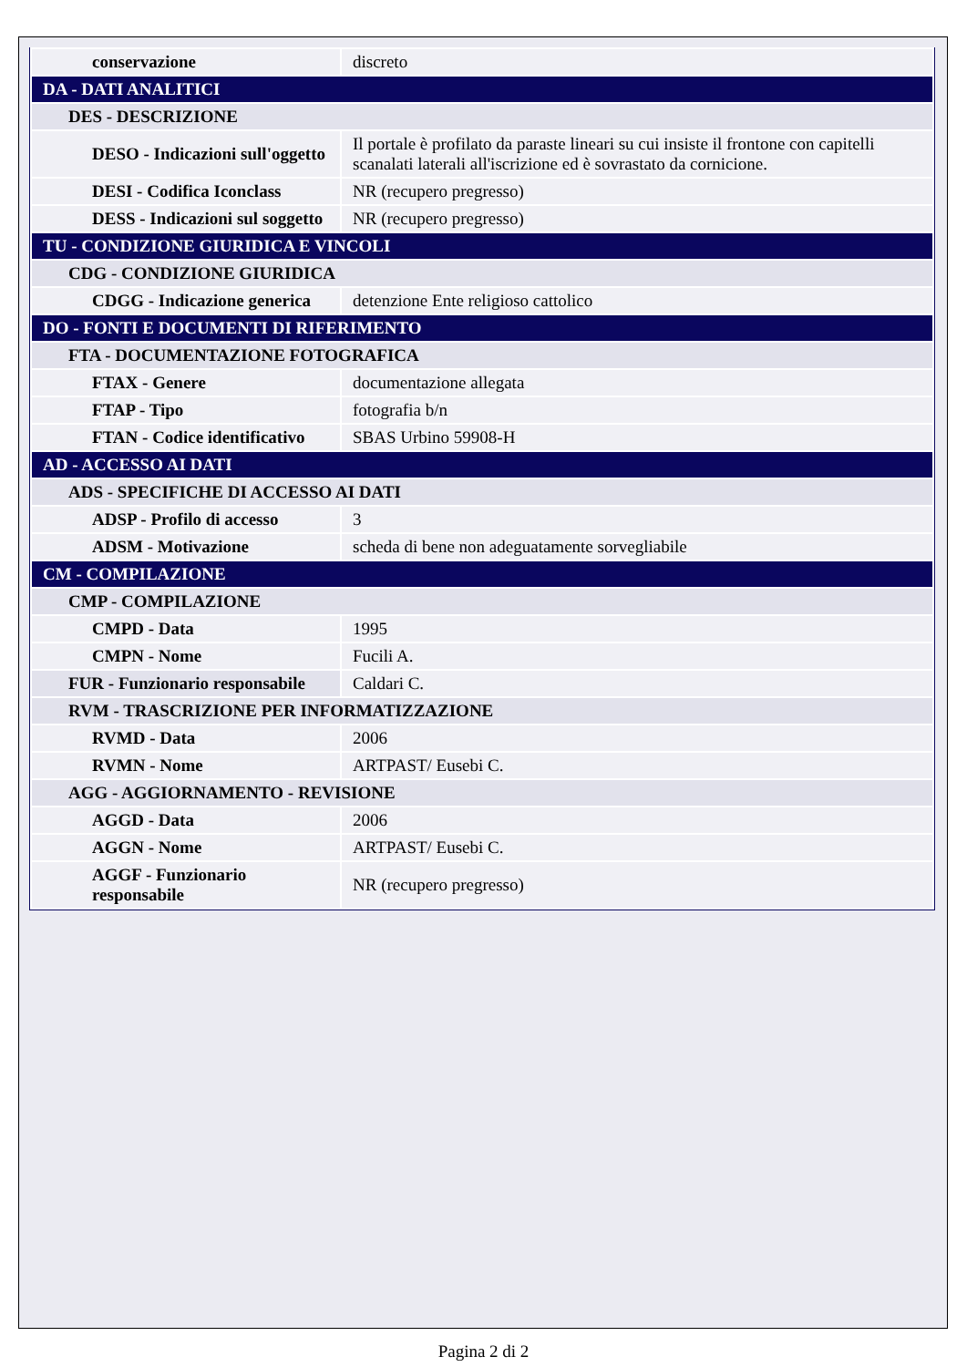| conservazione | discreto |
| DA - DATI ANALITICI | |
| DES - DESCRIZIONE | |
| DESO - Indicazioni sull'oggetto | Il portale è profilato da paraste lineari su cui insiste il frontone con capitelli scanalati laterali all'iscrizione ed è sovrastato da cornicione. |
| DESI - Codifica Iconclass | NR (recupero pregresso) |
| DESS - Indicazioni sul soggetto | NR (recupero pregresso) |
| TU - CONDIZIONE GIURIDICA E VINCOLI | |
| CDG - CONDIZIONE GIURIDICA | |
| CDGG - Indicazione generica | detenzione Ente religioso cattolico |
| DO - FONTI E DOCUMENTI DI RIFERIMENTO | |
| FTA - DOCUMENTAZIONE FOTOGRAFICA | |
| FTAX - Genere | documentazione allegata |
| FTAP - Tipo | fotografia b/n |
| FTAN - Codice identificativo | SBAS Urbino 59908-H |
| AD - ACCESSO AI DATI | |
| ADS - SPECIFICHE DI ACCESSO AI DATI | |
| ADSP - Profilo di accesso | 3 |
| ADSM - Motivazione | scheda di bene non adeguatamente sorvegliabile |
| CM - COMPILAZIONE | |
| CMP - COMPILAZIONE | |
| CMPD - Data | 1995 |
| CMPN - Nome | Fucili A. |
| FUR - Funzionario responsabile | Caldari C. |
| RVM - TRASCRIZIONE PER INFORMATIZZAZIONE | |
| RVMD - Data | 2006 |
| RVMN - Nome | ARTPAST/ Eusebi C. |
| AGG - AGGIORNAMENTO - REVISIONE | |
| AGGD - Data | 2006 |
| AGGN - Nome | ARTPAST/ Eusebi C. |
| AGGF - Funzionario responsabile | NR (recupero pregresso) |
Pagina 2 di 2